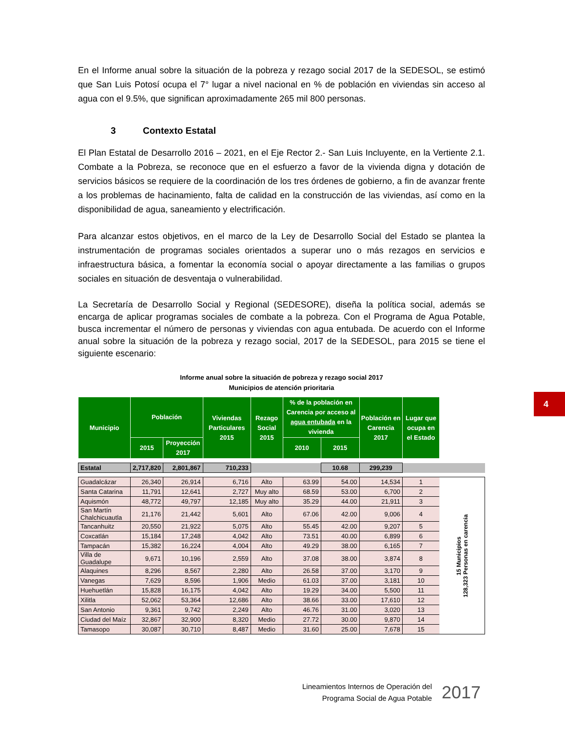En el Informe anual sobre la situación de la pobreza y rezago social 2017 de la SEDESOL, se estimó que San Luis Potosí ocupa el 7° lugar a nivel nacional en % de población en viviendas sin acceso al agua con el 9.5%, que significan aproximadamente 265 mil 800 personas.
3 Contexto Estatal
El Plan Estatal de Desarrollo 2016 – 2021, en el Eje Rector 2.- San Luis Incluyente, en la Vertiente 2.1. Combate a la Pobreza, se reconoce que en el esfuerzo a favor de la vivienda digna y dotación de servicios básicos se requiere de la coordinación de los tres órdenes de gobierno, a fin de avanzar frente a los problemas de hacinamiento, falta de calidad en la construcción de las viviendas, así como en la disponibilidad de agua, saneamiento y electrificación.
Para alcanzar estos objetivos, en el marco de la Ley de Desarrollo Social del Estado se plantea la instrumentación de programas sociales orientados a superar uno o más rezagos en servicios e infraestructura básica, a fomentar la economía social o apoyar directamente a las familias o grupos sociales en situación de desventaja o vulnerabilidad.
La Secretaría de Desarrollo Social y Regional (SEDESORE), diseña la política social, además se encarga de aplicar programas sociales de combate a la pobreza. Con el Programa de Agua Potable, busca incrementar el número de personas y viviendas con agua entubada. De acuerdo con el Informe anual sobre la situación de la pobreza y rezago social, 2017 de la SEDESOL, para 2015 se tiene el siguiente escenario:
Informe anual sobre la situación de pobreza y rezago social 2017
Municipios de atención prioritaria
| Municipio | Población | | Viviendas Particulares 2015 | Rezago Social 2015 | % de la población en Carencia por acceso al agua entubada en la vivienda | | Población en Carencia 2017 | Lugar que ocupa en el Estado | |
| | 2015 | Proyección 2017 | | | 2010 | 2015 | | | |
| Estatal | 2,717,820 | 2,801,867 | 710,233 | | | 10.68 | 299,239 | | |
| Guadalcázar | 26,340 | 26,914 | 6,716 | Alto | 63.99 | 54.00 | 14,534 | 1 | 15 Municipios 128,323 Personas en carencia |
| Santa Catarina | 11,791 | 12,641 | 2,727 | Muy alto | 68.59 | 53.00 | 6,700 | 2 | |
| Aquismón | 48,772 | 49,797 | 12,185 | Muy alto | 35.29 | 44.00 | 21,911 | 3 | |
| San Martín Chalchicuautla | 21,176 | 21,442 | 5,601 | Alto | 67.06 | 42.00 | 9,006 | 4 | |
| Tancanhuitz | 20,550 | 21,922 | 5,075 | Alto | 55.45 | 42.00 | 9,207 | 5 | |
| Coxcatlán | 15,184 | 17,248 | 4,042 | Alto | 73.51 | 40.00 | 6,899 | 6 | |
| Tampacán | 15,382 | 16,224 | 4,004 | Alto | 49.29 | 38.00 | 6,165 | 7 | |
| Villa de Guadalupe | 9,671 | 10,196 | 2,559 | Alto | 37.08 | 38.00 | 3,874 | 8 | |
| Alaquines | 8,296 | 8,567 | 2,280 | Alto | 26.58 | 37.00 | 3,170 | 9 | |
| Vanegas | 7,629 | 8,596 | 1,906 | Medio | 61.03 | 37.00 | 3,181 | 10 | |
| Huehuetlán | 15,828 | 16,175 | 4,042 | Alto | 19.29 | 34.00 | 5,500 | 11 | |
| Xilitla | 52,062 | 53,364 | 12,686 | Alto | 38.66 | 33.00 | 17,610 | 12 | |
| San Antonio | 9,361 | 9,742 | 2,249 | Alto | 46.76 | 31.00 | 3,020 | 13 | |
| Ciudad del Maíz | 32,867 | 32,900 | 8,320 | Medio | 27.72 | 30.00 | 9,870 | 14 | |
| Tamasopo | 30,087 | 30,710 | 8,487 | Medio | 31.60 | 25.00 | 7,678 | 15 | |
4
Lineamientos Internos de Operación del
Programa Social de Agua Potable
2017